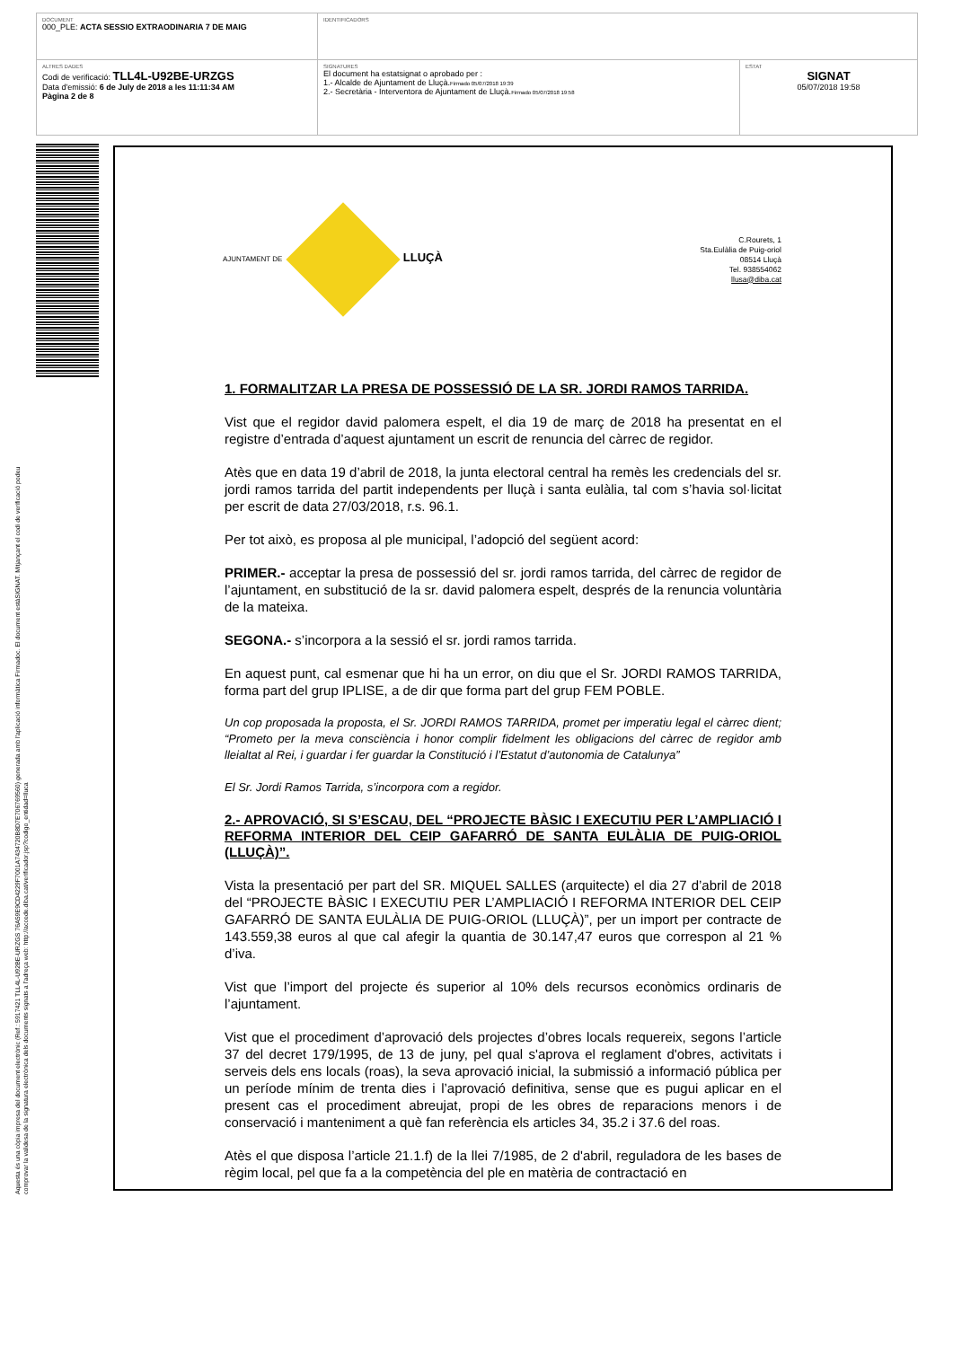| DOCUMENT 000_PLE: ACTA SESSIO EXTRAODINARIA 7 DE MAIG | IDENTIFICADORS | |
| ALTRES DADES Codi de verificació: TLL4L-U92BE-URZGS Data d'emissió: 6 de July de 2018 a les 11:11:34 AM Pàgina 2 de 8 | SIGNATURES El document ha estatsignat o aprobado per : 1.- Alcalde de Ajuntament de Lluçà. Firmado 05/07/2018 19:39 2.- Secretària - Interventora de Ajuntament de Lluçà. Firmado 05/07/2018 19:58 | ESTAT SIGNAT 05/07/2018 19:58 |
Aquesta és una còpia impresa del document electrònic (Ref.: 5917421 TLL4L-U92BE-URZGS 76A59E9CD4229F7001A7434720B8D7E706769560) generada amb l'aplicació informàtica Firmadoc. El document estàSIGNAT. Mitjançant el codi de verificació podeu
comprovar la validesa de la signatura electrònica dels documents signats a l'adreça web: http://accede.diba.cat/verificador.jsp?codigo_entidad=lluca
AJUNTAMENT DE LLUÇÀ
C.Rourets, 1
Sta.Eulàlia de Puig-oriol
08514 Lluçà
Tel. 938554062
llusa@diba.cat
1. FORMALITZAR LA PRESA DE POSSESSIÓ DE LA SR. JORDI RAMOS TARRIDA.
Vist que el regidor david palomera espelt, el dia 19 de març de 2018 ha presentat en el registre d’entrada d’aquest ajuntament un escrit de renuncia del càrrec de regidor.
Atès que en data 19 d’abril de 2018, la junta electoral central ha remès les credencials del sr. jordi ramos tarrida del partit independents per lluçà i santa eulàlia, tal com s’havia sol·licitat per escrit de data 27/03/2018, r.s. 96.1.
Per tot això, es proposa al ple municipal, l’adopció del següent acord:
PRIMER.- acceptar la presa de possessió del sr. jordi ramos tarrida, del càrrec de regidor de l’ajuntament, en substitució de la sr. david palomera espelt, després de la renuncia voluntària de la mateixa.
SEGONA.- s’incorpora a la sessió el sr. jordi ramos tarrida.
En aquest punt, cal esmenar que hi ha un error, on diu que el Sr. JORDI RAMOS TARRIDA, forma part del grup IPLISE, a de dir que forma part del grup FEM POBLE.
Un cop proposada la proposta, el Sr. JORDI RAMOS TARRIDA, promet per imperatiu legal el càrrec dient; “Prometo per la meva consciència i honor complir fidelment les obligacions del càrrec de regidor amb lleialtat al Rei, i guardar i fer guardar la Constitució i l’Estatut d’autonomia de Catalunya”
El Sr. Jordi Ramos Tarrida, s’incorpora com a regidor.
2.- APROVACIÓ, SI S’ESCAU, DEL “PROJECTE BÀSIC I EXECUTIU PER L’AMPLIACIÓ I REFORMA INTERIOR DEL CEIP GAFARRÓ DE SANTA EULÀLIA DE PUIG-ORIOL (LLUÇÀ)”.
Vista la presentació per part del SR. MIQUEL SALLES (arquitecte) el dia 27 d’abril de 2018 del “PROJECTE BÀSIC I EXECUTIU PER L’AMPLIACIÓ I REFORMA INTERIOR DEL CEIP GAFARRÓ DE SANTA EULÀLIA DE PUIG-ORIOL (LLUÇÀ)”, per un import per contracte de 143.559,38 euros al que cal afegir la quantia de 30.147,47 euros que correspon al 21 % d’iva.
Vist que l’import del projecte és superior al 10% dels recursos econòmics ordinaris de l’ajuntament.
Vist que el procediment d’aprovació dels projectes d’obres locals requereix, segons l’article 37 del decret 179/1995, de 13 de juny, pel qual s'aprova el reglament d'obres, activitats i serveis dels ens locals (roas), la seva aprovació inicial, la submissió a informació pública per un període mínim de trenta dies i l’aprovació definitiva, sense que es pugui aplicar en el present cas el procediment abreujat, propi de les obres de reparacions menors i de conservació i manteniment a què fan referència els articles 34, 35.2 i 37.6 del roas.
Atès el que disposa l’article 21.1.f) de la llei 7/1985, de 2 d'abril, reguladora de les bases de règim local, pel que fa a la competència del ple en matèria de contractació en